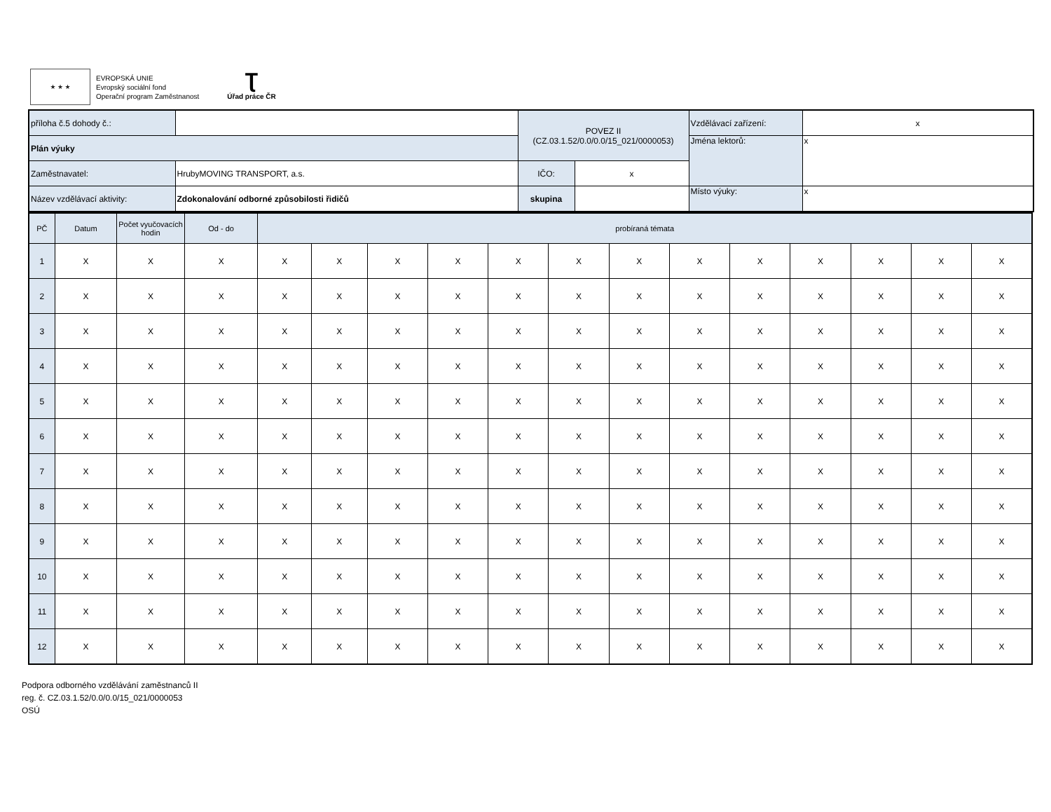★ ★ ★
EVROPSKÁ UNIE
Evropský sociální fond
Operační program Zaměstnanost
Ʈ
Úřad práce ČR
| příloha č.5 dohody č.: | | POVEZ II (CZ.03.1.52/0.0/0.0/15_021/0000053) | | Vzdělávací zařízení: | x |
| Plán výuky | | | | Jména lektorů: | x |
| Zaměstnavatel: | HrubyMOVING TRANSPORT, a.s. | IČO: | x | | |
| Název vzdělávací aktivity: | Zdokonalování odborné způsobilosti řidičů | skupina | | Místo výuky: | x |
| PČ | Datum | Počet vyučovacích hodin | Od - do | probíraná témata | | | | | | | | | | | | |
| --- | --- | --- | --- | --- | --- | --- | --- | --- | --- | --- | --- | --- | --- | --- | --- | --- |
| 1 | X | X | X | X | X | X | X | X | X | X | X | X | X | X | X | X |
| 2 | X | X | X | X | X | X | X | X | X | X | X | X | X | X | X | X |
| 3 | X | X | X | X | X | X | X | X | X | X | X | X | X | X | X | X |
| 4 | X | X | X | X | X | X | X | X | X | X | X | X | X | X | X | X |
| 5 | X | X | X | X | X | X | X | X | X | X | X | X | X | X | X | X |
| 6 | X | X | X | X | X | X | X | X | X | X | X | X | X | X | X | X |
| 7 | X | X | X | X | X | X | X | X | X | X | X | X | X | X | X | X |
| 8 | X | X | X | X | X | X | X | X | X | X | X | X | X | X | X | X |
| 9 | X | X | X | X | X | X | X | X | X | X | X | X | X | X | X | X |
| 10 | X | X | X | X | X | X | X | X | X | X | X | X | X | X | X | X |
| 11 | X | X | X | X | X | X | X | X | X | X | X | X | X | X | X | X |
| 12 | X | X | X | X | X | X | X | X | X | X | X | X | X | X | X | X |
Podpora odborného vzdělávání zaměstnanců II
reg. č. CZ.03.1.52/0.0/0.0/15_021/0000053
OSÚ